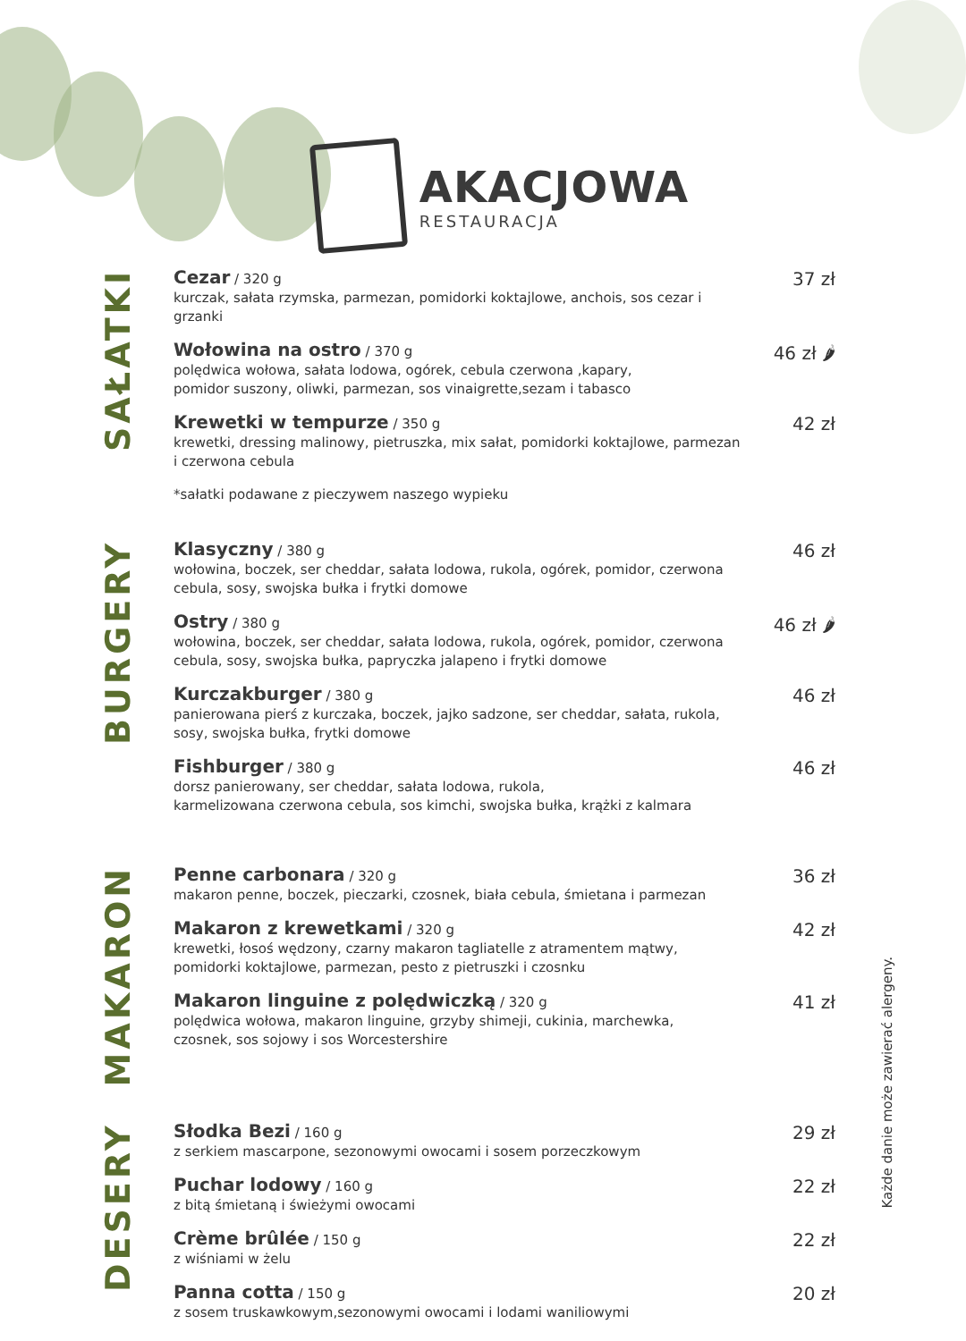AKACJOWA
RESTAURACJA
SAŁATKI
Cezar / 320 g
kurczak, sałata rzymska, parmezan, pomidorki koktajlowe, anchois, sos cezar i grzanki
37 zł
Wołowina na ostro / 370 g
polędwica wołowa, sałata lodowa, ogórek, cebula czerwona ,kapary,
pomidor suszony, oliwki, parmezan, sos vinaigrette,sezam i tabasco
46 zł 🌶
Krewetki w tempurze / 350 g
krewetki, dressing malinowy, pietruszka, mix sałat, pomidorki koktajlowe, parmezan
i czerwona cebula
42 zł
*sałatki podawane z pieczywem naszego wypieku
BURGERY
Klasyczny / 380 g
wołowina, boczek, ser cheddar, sałata lodowa, rukola, ogórek, pomidor, czerwona cebula, sosy, swojska bułka i frytki domowe
46 zł
Ostry / 380 g
wołowina, boczek, ser cheddar, sałata lodowa, rukola, ogórek, pomidor, czerwona cebula, sosy, swojska bułka, papryczka jalapeno i frytki domowe
46 zł 🌶
Kurczakburger / 380 g
panierowana pierś z kurczaka, boczek, jajko sadzone, ser cheddar, sałata, rukola, sosy, swojska bułka, frytki domowe
46 zł
Fishburger / 380 g
dorsz panierowany, ser cheddar, sałata lodowa, rukola,
karmelizowana czerwona cebula, sos kimchi, swojska bułka, krążki z kalmara
46 zł
MAKARON
Penne carbonara / 320 g
makaron penne, boczek, pieczarki, czosnek, biała cebula, śmietana i parmezan
36 zł
Makaron z krewetkami / 320 g
krewetki, łosoś wędzony, czarny makaron tagliatelle z atramentem mątwy,
pomidorki koktajlowe, parmezan, pesto z pietruszki i czosnku
42 zł
Makaron linguine z polędwiczką / 320 g
polędwica wołowa, makaron linguine, grzyby shimeji, cukinia, marchewka,
czosnek, sos sojowy i sos Worcestershire
41 zł
DESERY
Słodka Bezi / 160 g
z serkiem mascarpone, sezonowymi owocami i sosem porzeczkowym
29 zł
Puchar lodowy / 160 g
z bitą śmietaną i świeżymi owocami
22 zł
Crème brûlée / 150 g
z wiśniami w żelu
22 zł
Panna cotta / 150 g
z sosem truskawkowym,sezonowymi owocami i lodami waniliowymi
20 zł
Każde danie może zawierać alergeny.